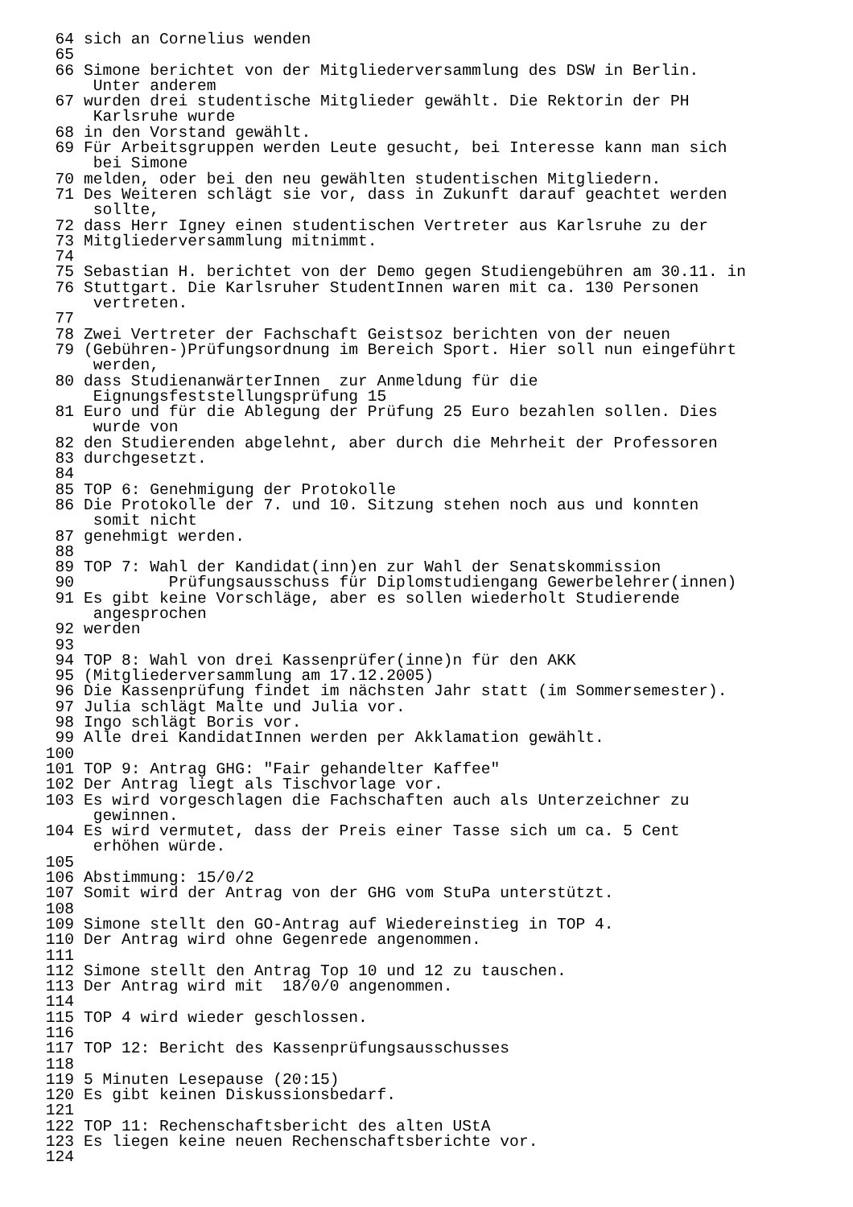64 sich an Cornelius wenden
65
66 Simone berichtet von der Mitgliederversammlung des DSW in Berlin.
Unter anderem
67 wurden drei studentische Mitglieder gewählt. Die Rektorin der PH
Karlsruhe wurde
68 in den Vorstand gewählt.
69 Für Arbeitsgruppen werden Leute gesucht, bei Interesse kann man sich
bei Simone
70 melden, oder bei den neu gewählten studentischen Mitgliedern.
71 Des Weiteren schlägt sie vor, dass in Zukunft darauf geachtet werden
sollte,
72 dass Herr Igney einen studentischen Vertreter aus Karlsruhe zu der
73 Mitgliederversammlung mitnimmt.
74
75 Sebastian H. berichtet von der Demo gegen Studiengebühren am 30.11. in
76 Stuttgart. Die Karlsruher StudentInnen waren mit ca. 130 Personen
vertreten.
77
78 Zwei Vertreter der Fachschaft Geistsoz berichten von der neuen
79 (Gebühren-)Prüfungsordnung im Bereich Sport. Hier soll nun eingeführt
werden,
80 dass StudienanwärterInnen zur Anmeldung für die
Eignungsfeststellungsprüfung 15
81 Euro und für die Ablegung der Prüfung 25 Euro bezahlen sollen. Dies
wurde von
82 den Studierenden abgelehnt, aber durch die Mehrheit der Professoren
83 durchgesetzt.
84
85 TOP 6: Genehmigung der Protokolle
86 Die Protokolle der 7. und 10. Sitzung stehen noch aus und konnten
somit nicht
87 genehmigt werden.
88
89 TOP 7: Wahl der Kandidat(inn)en zur Wahl der Senatskommission
90 Prüfungsausschuss für Diplomstudiengang Gewerbelehrer(innen)
91 Es gibt keine Vorschläge, aber es sollen wiederholt Studierende
angesprochen
92 werden
93
94 TOP 8: Wahl von drei Kassenprüfer(inne)n für den AKK
95 (Mitgliederversammlung am 17.12.2005)
96 Die Kassenprüfung findet im nächsten Jahr statt (im Sommersemester).
97 Julia schlägt Malte und Julia vor.
98 Ingo schlägt Boris vor.
99 Alle drei KandidatInnen werden per Akklamation gewählt.
100
101 TOP 9: Antrag GHG: "Fair gehandelter Kaffee"
102 Der Antrag liegt als Tischvorlage vor.
103 Es wird vorgeschlagen die Fachschaften auch als Unterzeichner zu
gewinnen.
104 Es wird vermutet, dass der Preis einer Tasse sich um ca. 5 Cent
erhöhen würde.
105
106 Abstimmung: 15/0/2
107 Somit wird der Antrag von der GHG vom StuPa unterstützt.
108
109 Simone stellt den GO-Antrag auf Wiedereinstieg in TOP 4.
110 Der Antrag wird ohne Gegenrede angenommen.
111
112 Simone stellt den Antrag Top 10 und 12 zu tauschen.
113 Der Antrag wird mit 18/0/0 angenommen.
114
115 TOP 4 wird wieder geschlossen.
116
117 TOP 12: Bericht des Kassenprüfungsausschusses
118
119 5 Minuten Lesepause (20:15)
120 Es gibt keinen Diskussionsbedarf.
121
122 TOP 11: Rechenschaftsbericht des alten UStA
123 Es liegen keine neuen Rechenschaftsberichte vor.
124